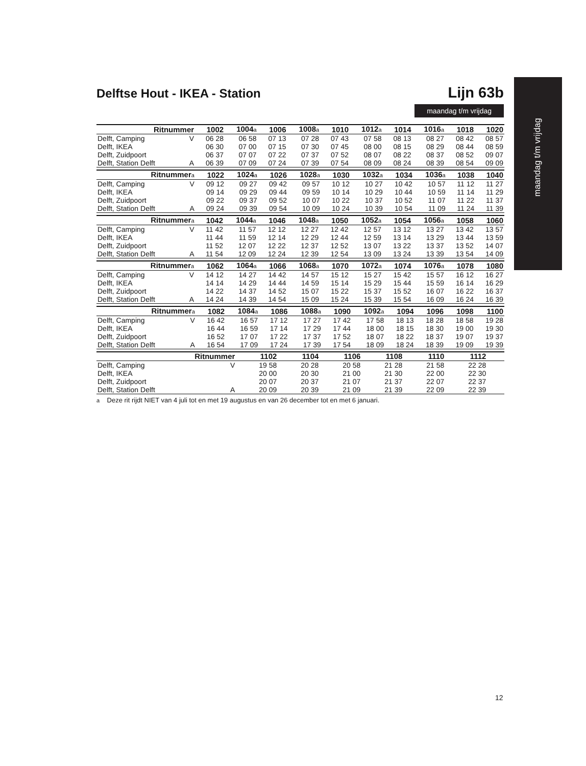Delftse Hout - IKEA - Station Lijn 63b
maandag t/m vrijdag
maandag t/m vrijdag
| Ritnummer | | 1002 | 1004 a | 1006 | 1008 a | 1010 | 1012 a | 1014 | 1016 a | 1018 | 1020 |
| --- | --- | --- | --- | --- | --- | --- | --- | --- | --- | --- | --- |
| Delft, Camping | V | 06 28 | 06 58 | 07 13 | 07 28 | 07 43 | 07 58 | 08 13 | 08 27 | 08 42 | 08 57 |
| Delft, IKEA | | 06 30 | 07 00 | 07 15 | 07 30 | 07 45 | 08 00 | 08 15 | 08 29 | 08 44 | 08 59 |
| Delft, Zuidpoort | | 06 37 | 07 07 | 07 22 | 07 37 | 07 52 | 08 07 | 08 22 | 08 37 | 08 52 | 09 07 |
| Delft, Station Delft | A | 06 39 | 07 09 | 07 24 | 07 39 | 07 54 | 08 09 | 08 24 | 08 39 | 08 54 | 09 09 |
| Ritnummer a | | 1022 | 1024 a | 1026 | 1028 a | 1030 | 1032 a | 1034 | 1036 a | 1038 | 1040 |
| --- | --- | --- | --- | --- | --- | --- | --- | --- | --- | --- | --- |
| Delft, Camping | V | 09 12 | 09 27 | 09 42 | 09 57 | 10 12 | 10 27 | 10 42 | 10 57 | 11 12 | 11 27 |
| Delft, IKEA | | 09 14 | 09 29 | 09 44 | 09 59 | 10 14 | 10 29 | 10 44 | 10 59 | 11 14 | 11 29 |
| Delft, Zuidpoort | | 09 22 | 09 37 | 09 52 | 10 07 | 10 22 | 10 37 | 10 52 | 11 07 | 11 22 | 11 37 |
| Delft, Station Delft | A | 09 24 | 09 39 | 09 54 | 10 09 | 10 24 | 10 39 | 10 54 | 11 09 | 11 24 | 11 39 |
| Ritnummer a | | 1042 | 1044 a | 1046 | 1048 a | 1050 | 1052 a | 1054 | 1056 a | 1058 | 1060 |
| --- | --- | --- | --- | --- | --- | --- | --- | --- | --- | --- | --- |
| Delft, Camping | V | 11 42 | 11 57 | 12 12 | 12 27 | 12 42 | 12 57 | 13 12 | 13 27 | 13 42 | 13 57 |
| Delft, IKEA | | 11 44 | 11 59 | 12 14 | 12 29 | 12 44 | 12 59 | 13 14 | 13 29 | 13 44 | 13 59 |
| Delft, Zuidpoort | | 11 52 | 12 07 | 12 22 | 12 37 | 12 52 | 13 07 | 13 22 | 13 37 | 13 52 | 14 07 |
| Delft, Station Delft | A | 11 54 | 12 09 | 12 24 | 12 39 | 12 54 | 13 09 | 13 24 | 13 39 | 13 54 | 14 09 |
| Ritnummer a | | 1062 | 1064 a | 1066 | 1068 a | 1070 | 1072 a | 1074 | 1076 a | 1078 | 1080 |
| --- | --- | --- | --- | --- | --- | --- | --- | --- | --- | --- | --- |
| Delft, Camping | V | 14 12 | 14 27 | 14 42 | 14 57 | 15 12 | 15 27 | 15 42 | 15 57 | 16 12 | 16 27 |
| Delft, IKEA | | 14 14 | 14 29 | 14 44 | 14 59 | 15 14 | 15 29 | 15 44 | 15 59 | 16 14 | 16 29 |
| Delft, Zuidpoort | | 14 22 | 14 37 | 14 52 | 15 07 | 15 22 | 15 37 | 15 52 | 16 07 | 16 22 | 16 37 |
| Delft, Station Delft | A | 14 24 | 14 39 | 14 54 | 15 09 | 15 24 | 15 39 | 15 54 | 16 09 | 16 24 | 16 39 |
| Ritnummer a | | 1082 | 1084 a | 1086 | 1088 a | 1090 | 1092 a | 1094 | 1096 | 1098 | 1100 |
| --- | --- | --- | --- | --- | --- | --- | --- | --- | --- | --- | --- |
| Delft, Camping | V | 16 42 | 16 57 | 17 12 | 17 27 | 17 42 | 17 58 | 18 13 | 18 28 | 18 58 | 19 28 |
| Delft, IKEA | | 16 44 | 16 59 | 17 14 | 17 29 | 17 44 | 18 00 | 18 15 | 18 30 | 19 00 | 19 30 |
| Delft, Zuidpoort | | 16 52 | 17 07 | 17 22 | 17 37 | 17 52 | 18 07 | 18 22 | 18 37 | 19 07 | 19 37 |
| Delft, Station Delft | A | 16 54 | 17 09 | 17 24 | 17 39 | 17 54 | 18 09 | 18 24 | 18 39 | 19 09 | 19 39 |
| Ritnummer | | 1102 | 1104 | 1106 | 1108 | 1110 | 1112 | | | | |
| --- | --- | --- | --- | --- | --- | --- | --- | --- | --- | --- | --- |
| Delft, Camping | V | 19 58 | 20 28 | 20 58 | 21 28 | 21 58 | 22 28 | | | | |
| Delft, IKEA | | 20 00 | 20 30 | 21 00 | 21 30 | 22 00 | 22 30 | | | | |
| Delft, Zuidpoort | | 20 07 | 20 37 | 21 07 | 21 37 | 22 07 | 22 37 | | | | |
| Delft, Station Delft | A | 20 09 | 20 39 | 21 09 | 21 39 | 22 09 | 22 39 | | | | |
a Deze rit rijdt NIET van 4 juli tot en met 19 augustus en van 26 december tot en met 6 januari.
12